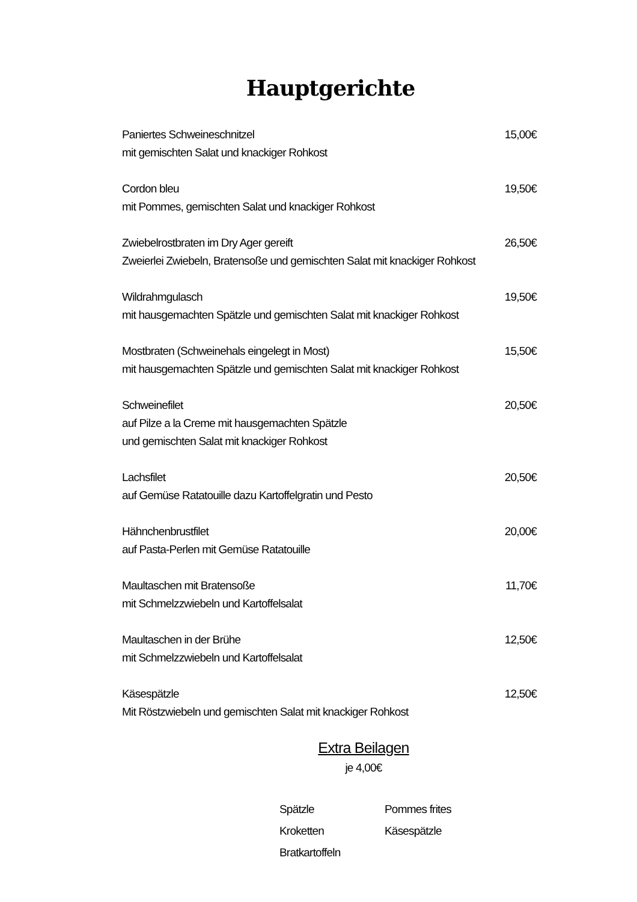Hauptgerichte
Paniertes Schweineschnitzel 15,00€
mit gemischten Salat und knackiger Rohkost
Cordon bleu 19,50€
mit Pommes, gemischten Salat und knackiger Rohkost
Zwiebelrostbraten im Dry Ager gereift 26,50€
Zweierlei Zwiebeln, Bratensoße und gemischten Salat mit knackiger Rohkost
Wildrahmgulasch 19,50€
mit hausgemachten Spätzle und gemischten Salat mit knackiger Rohkost
Mostbraten (Schweinehals eingelegt in Most) 15,50€
mit hausgemachten Spätzle und gemischten Salat mit knackiger Rohkost
Schweinefilet 20,50€
auf Pilze a la Creme mit hausgemachten Spätzle
und gemischten Salat mit knackiger Rohkost
Lachsfilet 20,50€
auf Gemüse Ratatouille dazu Kartoffelgratin und Pesto
Hähnchenbrustfilet 20,00€
auf Pasta-Perlen mit Gemüse Ratatouille
Maultaschen mit Bratensoße 11,70€
mit Schmelzzwiebeln und Kartoffelsalat
Maultaschen in der Brühe 12,50€
mit Schmelzzwiebeln und Kartoffelsalat
Käsespätzle 12,50€
Mit Röstzwiebeln und gemischten Salat mit knackiger Rohkost
Extra Beilagen
je 4,00€
Spätzle
Kroketten
Bratkartoffeln
Pommes frites
Käsespätzle